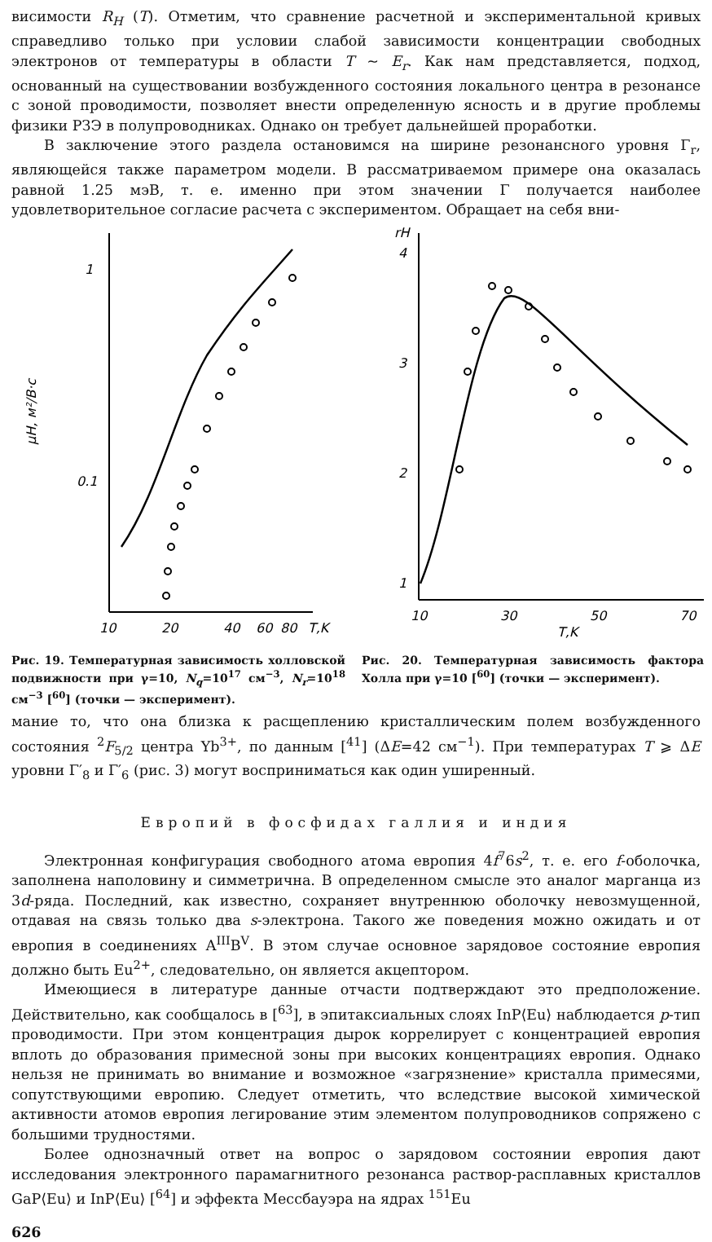висимости R<sub>H</sub> (T). Отметим, что сравнение расчетной и экспериментальной кривых справедливо только при условии слабой зависимости концентрации свободных электронов от температуры в области T ~ E<sub>r</sub>. Как нам представляется, подход, основанный на существовании возбужденного состояния локального центра в резонансе с зоной проводимости, позволяет внести определенную ясность и в другие проблемы физики РЗЭ в полупроводниках. Однако он требует дальнейшей проработки.
В заключение этого раздела остановимся на ширине резонансного уровня Γ<sub>r</sub>, являющейся также параметром модели. В рассматриваемом примере она оказалась равной 1.25 мэВ, т. е. именно при этом значении Γ получается наиболее удовлетворительное согласие расчета с экспериментом. Обращает на себя вни-
1
0.1
μH, м²/В·с
10
20
40
60
80
T,K
Рис. 19. Температурная зависимость холловской подвижности при γ=10, N<sub>q</sub>=10<sup>17</sup> см<sup>−3</sup>, N<sub>r</sub>=10<sup>18</sup> см<sup>−3</sup> [<sup>60</sup>] (точки — эксперимент).
rH
4
3
2
1
10
30
50
70
T,K
Рис. 20. Температурная зависимость фактора Холла при γ=10 [<sup>60</sup>] (точки — эксперимент).
мание то, что она близка к расщеплению кристаллическим полем возбужденного состояния <sup>2</sup>F<sub>5/2</sub> центра Yb<sup>3+</sup>, по данным [<sup>41</sup>] (ΔE=42 см<sup>−1</sup>). При температурах T ⩾ ΔE уровни Γ′<sub>8</sub> и Γ′<sub>6</sub> (рис. 3) могут восприниматься как один уширенный.
Европий в фосфидах галлия и индия
Электронная конфигурация свободного атома европия 4f<sup>7</sup>6s<sup>2</sup>, т. е. его f-оболочка, заполнена наполовину и симметрична. В определенном смысле это аналог марганца из 3d-ряда. Последний, как известно, сохраняет внутреннюю оболочку невозмущенной, отдавая на связь только два s-электрона. Такого же поведения можно ожидать и от европия в соединениях A<sup>III</sup>B<sup>V</sup>. В этом случае основное зарядовое состояние европия должно быть Eu<sup>2+</sup>, следовательно, он является акцептором.
Имеющиеся в литературе данные отчасти подтверждают это предположение. Действительно, как сообщалось в [<sup>63</sup>], в эпитаксиальных слоях InP⟨Eu⟩ наблюдается p-тип проводимости. При этом концентрация дырок коррелирует с концентрацией европия вплоть до образования примесной зоны при высоких концентрациях европия. Однако нельзя не принимать во внимание и возможное «загрязнение» кристалла примесями, сопутствующими европию. Следует отметить, что вследствие высокой химической активности атомов европия легирование этим элементом полупроводников сопряжено с большими трудностями.
Более однозначный ответ на вопрос о зарядовом состоянии европия дают исследования электронного парамагнитного резонанса раствор-расплавных кристаллов GaP⟨Eu⟩ и InP⟨Eu⟩ [<sup>64</sup>] и эффекта Мессбауэра на ядрах <sup>151</sup>Eu
626